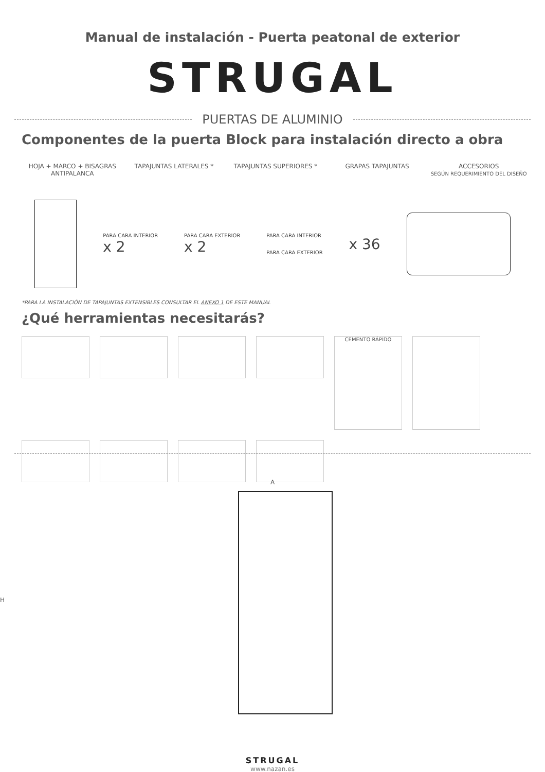Manual de instalación - Puerta peatonal de exterior
STRUGAL
PUERTAS DE ALUMINIO
Componentes de la puerta Block para instalación directo a obra
HOJA + MARCO + BISAGRAS ANTIPALANCA
TAPAJUNTAS LATERALES * TAPAJUNTAS SUPERIORES * GRAPAS TAPAJUNTAS ACCESORIOS
SEGÚN REQUERIMIENTO DEL DISEÑO
PARA CARA INTERIOR
x 2
PARA CARA EXTERIOR
x 2
PARA CARA INTERIOR
PARA CARA EXTERIOR
x 36
*PARA LA INSTALACIÓN DE TAPAJUNTAS EXTENSIBLES CONSULTAR EL ANEXO 1 DE ESTE MANUAL
¿Qué herramientas necesitarás?
CEMENTO RÁPIDO
A
H
STRUGAL
www.nazan.es